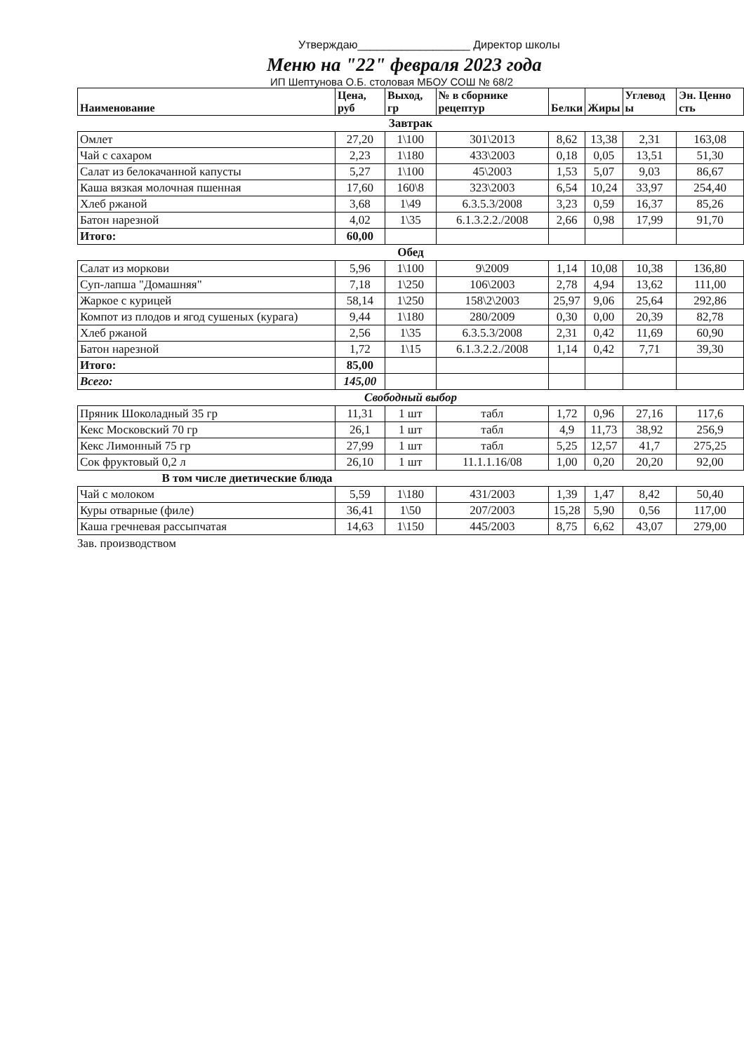Утверждаю__________________ Директор школы
Меню на "22" февраля 2023 года
ИП Шептунова О.Б. столовая МБОУ СОШ № 68/2
| Наименование | Цена, руб | Выход, гр | № в сборнике рецептур | Белки | Жиры | Углевод ы | Эн. Ценно сть |
| --- | --- | --- | --- | --- | --- | --- | --- |
| Завтрак | | | | | | | |
| Омлет | 27,20 | 1\100 | 301\2013 | 8,62 | 13,38 | 2,31 | 163,08 |
| Чай с сахаром | 2,23 | 1\180 | 433\2003 | 0,18 | 0,05 | 13,51 | 51,30 |
| Салат из белокачанной капусты | 5,27 | 1\100 | 45\2003 | 1,53 | 5,07 | 9,03 | 86,67 |
| Каша вязкая молочная пшенная | 17,60 | 160\8 | 323\2003 | 6,54 | 10,24 | 33,97 | 254,40 |
| Хлеб ржаной | 3,68 | 1\49 | 6.3.5.3/2008 | 3,23 | 0,59 | 16,37 | 85,26 |
| Батон нарезной | 4,02 | 1\35 | 6.1.3.2.2./2008 | 2,66 | 0,98 | 17,99 | 91,70 |
| Итого: | 60,00 | | | | | | |
| Обед | | | | | | | |
| Салат из моркови | 5,96 | 1\100 | 9\2009 | 1,14 | 10,08 | 10,38 | 136,80 |
| Суп-лапша "Домашняя" | 7,18 | 1\250 | 106\2003 | 2,78 | 4,94 | 13,62 | 111,00 |
| Жаркое с курицей | 58,14 | 1\250 | 158\2\2003 | 25,97 | 9,06 | 25,64 | 292,86 |
| Компот из плодов и ягод сушеных (курага) | 9,44 | 1\180 | 280/2009 | 0,30 | 0,00 | 20,39 | 82,78 |
| Хлеб ржаной | 2,56 | 1\35 | 6.3.5.3/2008 | 2,31 | 0,42 | 11,69 | 60,90 |
| Батон нарезной | 1,72 | 1\15 | 6.1.3.2.2./2008 | 1,14 | 0,42 | 7,71 | 39,30 |
| Итого: | 85,00 | | | | | | |
| Всего: | 145,00 | | | | | | |
| Свободный выбор | | | | | | | |
| Пряник Шоколадный 35 гр | 11,31 | 1 шт | табл | 1,72 | 0,96 | 27,16 | 117,6 |
| Кекс Московский 70 гр | 26,1 | 1 шт | табл | 4,9 | 11,73 | 38,92 | 256,9 |
| Кекс Лимонный 75 гр | 27,99 | 1 шт | табл | 5,25 | 12,57 | 41,7 | 275,25 |
| Сок фруктовый 0,2 л | 26,10 | 1 шт | 11.1.1.16/08 | 1,00 | 0,20 | 20,20 | 92,00 |
| В том числе диетические блюда | | | | | | | |
| Чай с молоком | 5,59 | 1\180 | 431/2003 | 1,39 | 1,47 | 8,42 | 50,40 |
| Куры отварные (филе) | 36,41 | 1\50 | 207/2003 | 15,28 | 5,90 | 0,56 | 117,00 |
| Каша гречневая рассыпчатая | 14,63 | 1\150 | 445/2003 | 8,75 | 6,62 | 43,07 | 279,00 |
Зав. производством